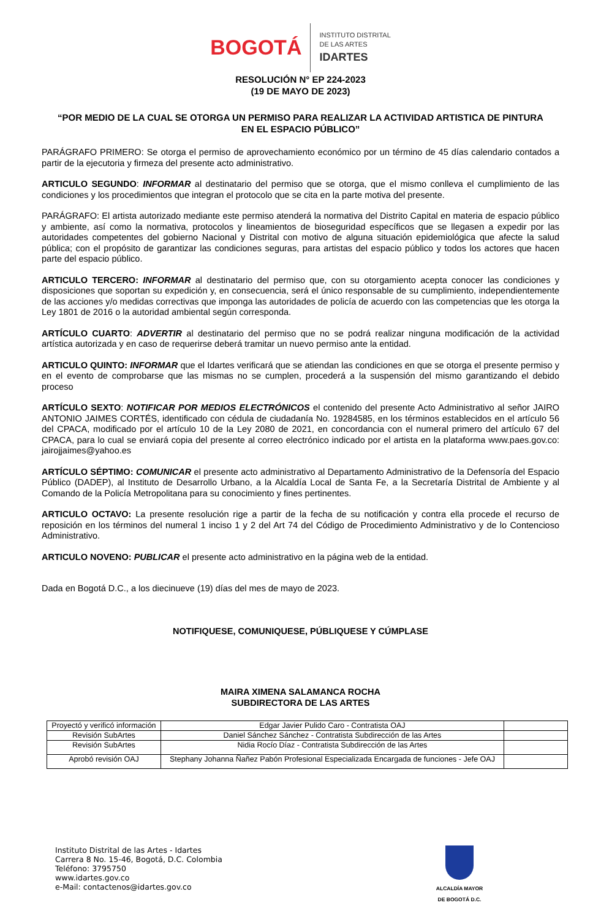BOGOTÁ
INSTITUTO DISTRITAL
DE LAS ARTES
IDARTES
RESOLUCIÓN N° EP 224-2023
(19 DE MAYO DE 2023)
“POR MEDIO DE LA CUAL SE OTORGA UN PERMISO PARA REALIZAR LA ACTIVIDAD ARTISTICA DE PINTURA EN EL ESPACIO PÚBLICO”
PARÁGRAFO PRIMERO: Se otorga el permiso de aprovechamiento económico por un término de 45 días calendario contados a partir de la ejecutoria y firmeza del presente acto administrativo.
ARTICULO SEGUNDO: INFORMAR al destinatario del permiso que se otorga, que el mismo conlleva el cumplimiento de las condiciones y los procedimientos que integran el protocolo que se cita en la parte motiva del presente.
PARÁGRAFO: El artista autorizado mediante este permiso atenderá la normativa del Distrito Capital en materia de espacio público y ambiente, así como la normativa, protocolos y lineamientos de bioseguridad específicos que se llegasen a expedir por las autoridades competentes del gobierno Nacional y Distrital con motivo de alguna situación epidemiológica que afecte la salud pública; con el propósito de garantizar las condiciones seguras, para artistas del espacio público y todos los actores que hacen parte del espacio público.
ARTICULO TERCERO: INFORMAR al destinatario del permiso que, con su otorgamiento acepta conocer las condiciones y disposiciones que soportan su expedición y, en consecuencia, será el único responsable de su cumplimiento, independientemente de las acciones y/o medidas correctivas que imponga las autoridades de policía de acuerdo con las competencias que les otorga la Ley 1801 de 2016 o la autoridad ambiental según corresponda.
ARTÍCULO CUARTO: ADVERTIR al destinatario del permiso que no se podrá realizar ninguna modificación de la actividad artística autorizada y en caso de requerirse deberá tramitar un nuevo permiso ante la entidad.
ARTICULO QUINTO: INFORMAR que el Idartes verificará que se atiendan las condiciones en que se otorga el presente permiso y en el evento de comprobarse que las mismas no se cumplen, procederá a la suspensión del mismo garantizando el debido proceso
ARTÍCULO SEXTO: NOTIFICAR POR MEDIOS ELECTRÓNICOS el contenido del presente Acto Administrativo al señor JAIRO ANTONIO JAIMES CORTÉS, identificado con cédula de ciudadanía No. 19284585, en los términos establecidos en el artículo 56 del CPACA, modificado por el artículo 10 de la Ley 2080 de 2021, en concordancia con el numeral primero del artículo 67 del CPACA, para lo cual se enviará copia del presente al correo electrónico indicado por el artista en la plataforma www.paes.gov.co: jairojjaimes@yahoo.es
ARTÍCULO SÉPTIMO: COMUNICAR el presente acto administrativo al Departamento Administrativo de la Defensoría del Espacio Público (DADEP), al Instituto de Desarrollo Urbano, a la Alcaldía Local de Santa Fe, a la Secretaría Distrital de Ambiente y al Comando de la Policía Metropolitana para su conocimiento y fines pertinentes.
ARTICULO OCTAVO: La presente resolución rige a partir de la fecha de su notificación y contra ella procede el recurso de reposición en los términos del numeral 1 inciso 1 y 2 del Art 74 del Código de Procedimiento Administrativo y de lo Contencioso Administrativo.
ARTICULO NOVENO: PUBLICAR el presente acto administrativo en la página web de la entidad.
Dada en Bogotá D.C., a los diecinueve (19) días del mes de mayo de 2023.
NOTIFIQUESE, COMUNIQUESE, PÚBLIQUESE Y CÚMPLASE
MAIRA XIMENA SALAMANCA ROCHA
SUBDIRECTORA DE LAS ARTES
| Proyectó y verificó información | Edgar Javier Pulido Caro - Contratista OAJ | |
| Revisión SubArtes | Daniel Sánchez Sánchez - Contratista Subdirección de las Artes | |
| Revisión SubArtes | Nidia Rocío Díaz - Contratista Subdirección de las Artes | |
| Aprobó revisión OAJ | Stephany Johanna Ñañez Pabón Profesional Especializada Encargada de funciones - Jefe OAJ | |
Instituto Distrital de las Artes - Idartes
Carrera 8 No. 15-46, Bogotá, D.C. Colombia
Teléfono: 3795750
www.idartes.gov.co
e-Mail: contactenos@idartes.gov.co
ALCALDÍA MAYOR
DE BOGOTÁ D.C.